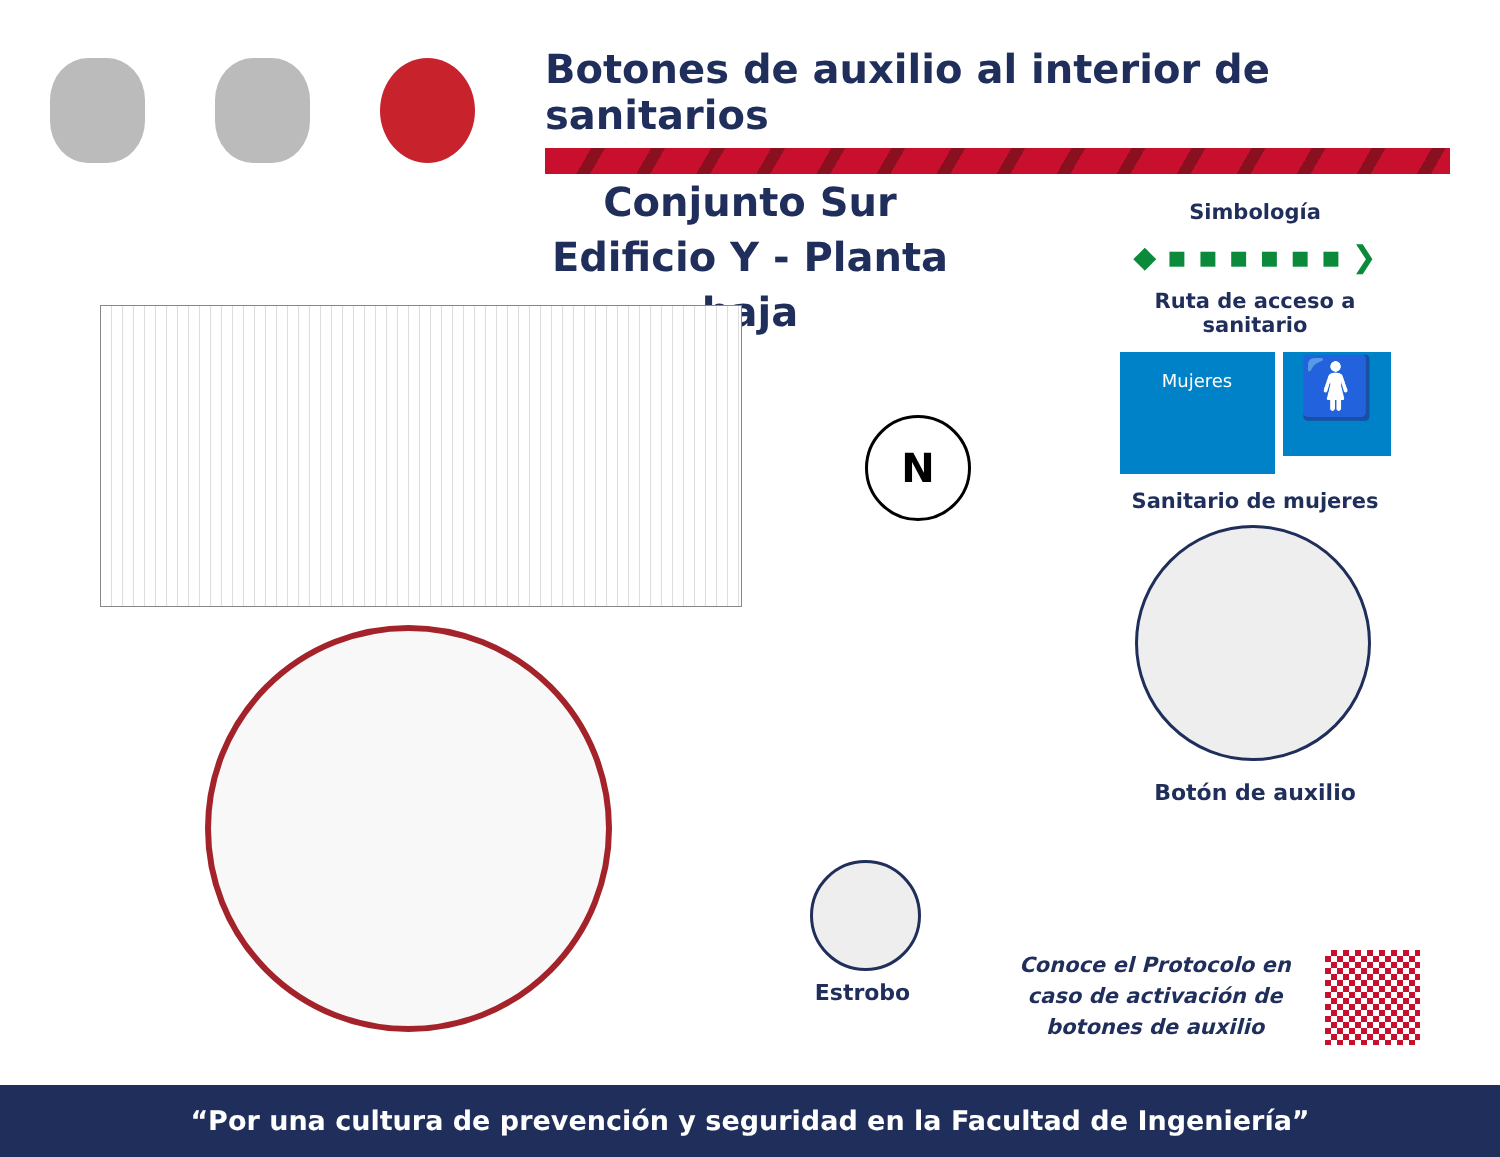Botones de auxilio al interior de sanitarios
Conjunto Sur
Edificio Y - Planta baja
Simbología
◆ ▪ ▪ ▪ ▪ ▪ ▪ ❯
Ruta de acceso a sanitario
Mujeres
🚺
Sanitario de mujeres
N
Botón de auxilio
Estrobo
Conoce el Protocolo en caso de activación de botones de auxilio
“Por una cultura de prevención y seguridad en la Facultad de Ingeniería”